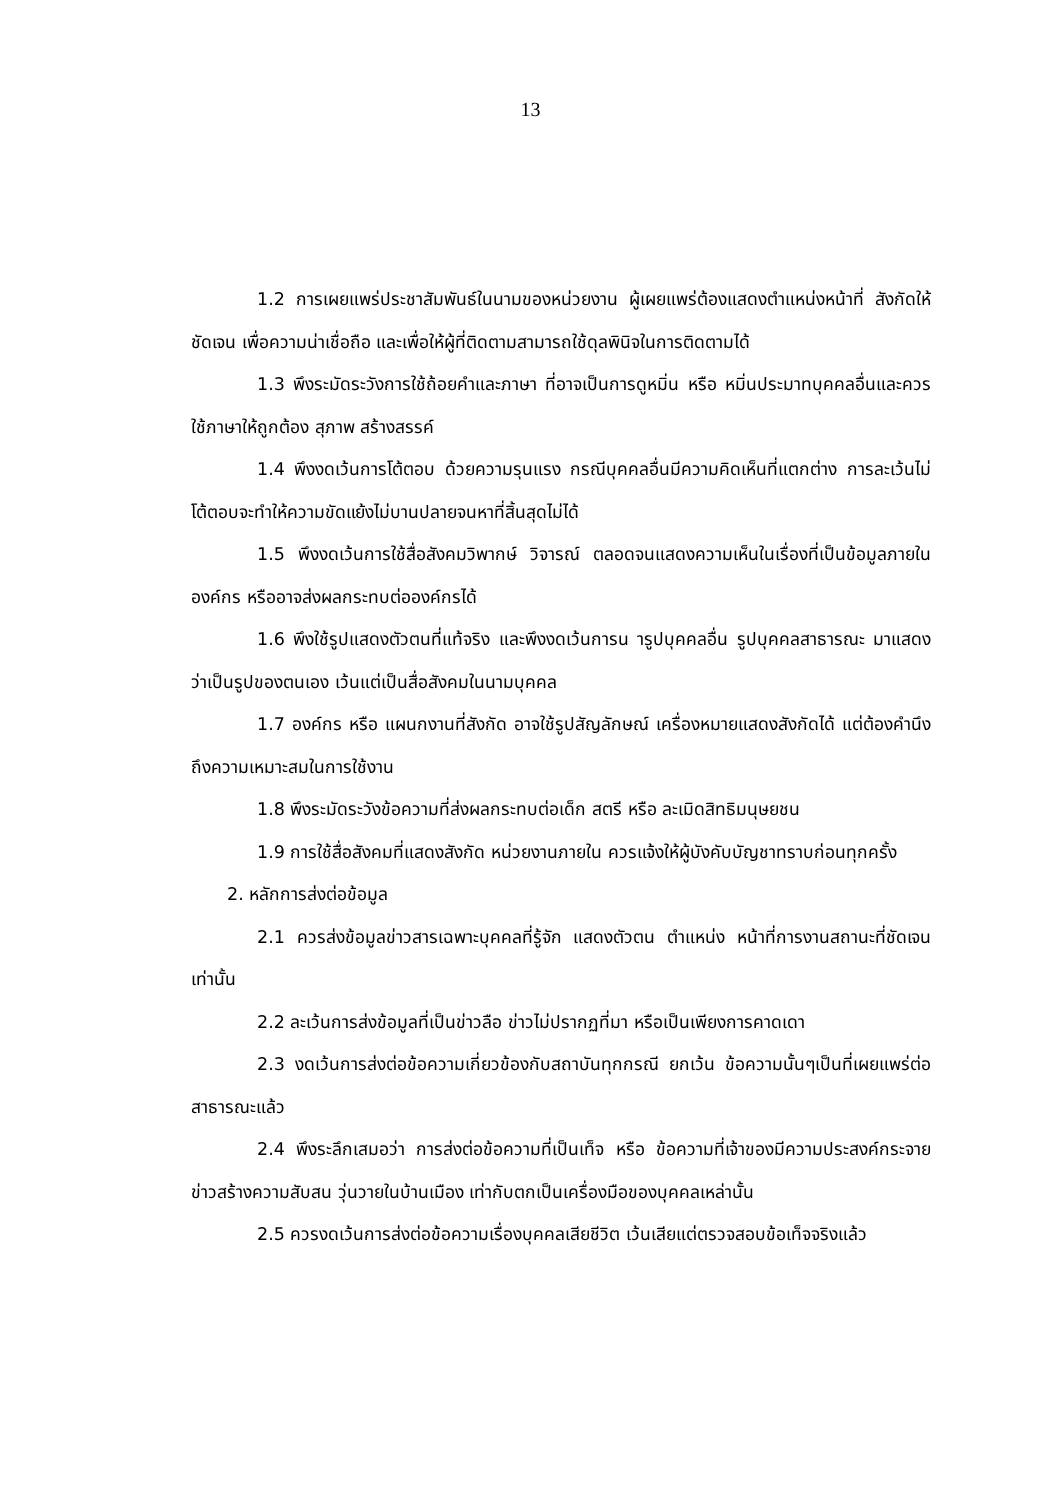13
1.2 การเผยแพร่ประชาสัมพันธ์ในนามของหน่วยงาน ผู้เผยแพร่ต้องแสดงตำแหน่งหน้าที่ สังกัดให้ชัดเจน เพื่อความน่าเชื่อถือ และเพื่อให้ผู้ที่ติดตามสามารถใช้ดุลพินิจในการติดตามได้
1.3 พึงระมัดระวังการใช้ถ้อยคำและภาษา ที่อาจเป็นการดูหมิ่น หรือ หมิ่นประมาทบุคคลอื่นและควรใช้ภาษาให้ถูกต้อง สุภาพ สร้างสรรค์
1.4 พึงงดเว้นการโต้ตอบ ด้วยความรุนแรง กรณีบุคคลอื่นมีความคิดเห็นที่แตกต่าง การละเว้นไม่โต้ตอบจะทำให้ความขัดแย้งไม่บานปลายจนหาที่สิ้นสุดไม่ได้
1.5 พึงงดเว้นการใช้สื่อสังคมวิพากษ์ วิจารณ์ ตลอดจนแสดงความเห็นในเรื่องที่เป็นข้อมูลภายในองค์กร หรืออาจส่งผลกระทบต่อองค์กรได้
1.6 พึงใช้รูปแสดงตัวตนที่แท้จริง และพึงงดเว้นการน ารูปบุคคลอื่น รูปบุคคลสาธารณะ มาแสดงว่าเป็นรูปของตนเอง เว้นแต่เป็นสื่อสังคมในนามบุคคล
1.7 องค์กร หรือ แผนกงานที่สังกัด อาจใช้รูปสัญลักษณ์ เครื่องหมายแสดงสังกัดได้ แต่ต้องคำนึงถึงความเหมาะสมในการใช้งาน
1.8 พึงระมัดระวังข้อความที่ส่งผลกระทบต่อเด็ก สตรี หรือ ละเมิดสิทธิมนุษยชน
1.9 การใช้สื่อสังคมที่แสดงสังกัด หน่วยงานภายใน ควรแจ้งให้ผู้บังคับบัญชาทราบก่อนทุกครั้ง
2. หลักการส่งต่อข้อมูล
2.1 ควรส่งข้อมูลข่าวสารเฉพาะบุคคลที่รู้จัก แสดงตัวตน ตำแหน่ง หน้าที่การงานสถานะที่ชัดเจนเท่านั้น
2.2 ละเว้นการส่งข้อมูลที่เป็นข่าวลือ ข่าวไม่ปรากฏที่มา หรือเป็นเพียงการคาดเดา
2.3 งดเว้นการส่งต่อข้อความเกี่ยวข้องกับสถาบันทุกกรณี ยกเว้น ข้อความนั้นๆเป็นที่เผยแพร่ต่อสาธารณะแล้ว
2.4 พึงระลึกเสมอว่า การส่งต่อข้อความที่เป็นเท็จ หรือ ข้อความที่เจ้าของมีความประสงค์กระจายข่าวสร้างความสับสน วุ่นวายในบ้านเมือง เท่ากับตกเป็นเครื่องมือของบุคคลเหล่านั้น
2.5 ควรงดเว้นการส่งต่อข้อความเรื่องบุคคลเสียชีวิต เว้นเสียแต่ตรวจสอบข้อเท็จจริงแล้ว